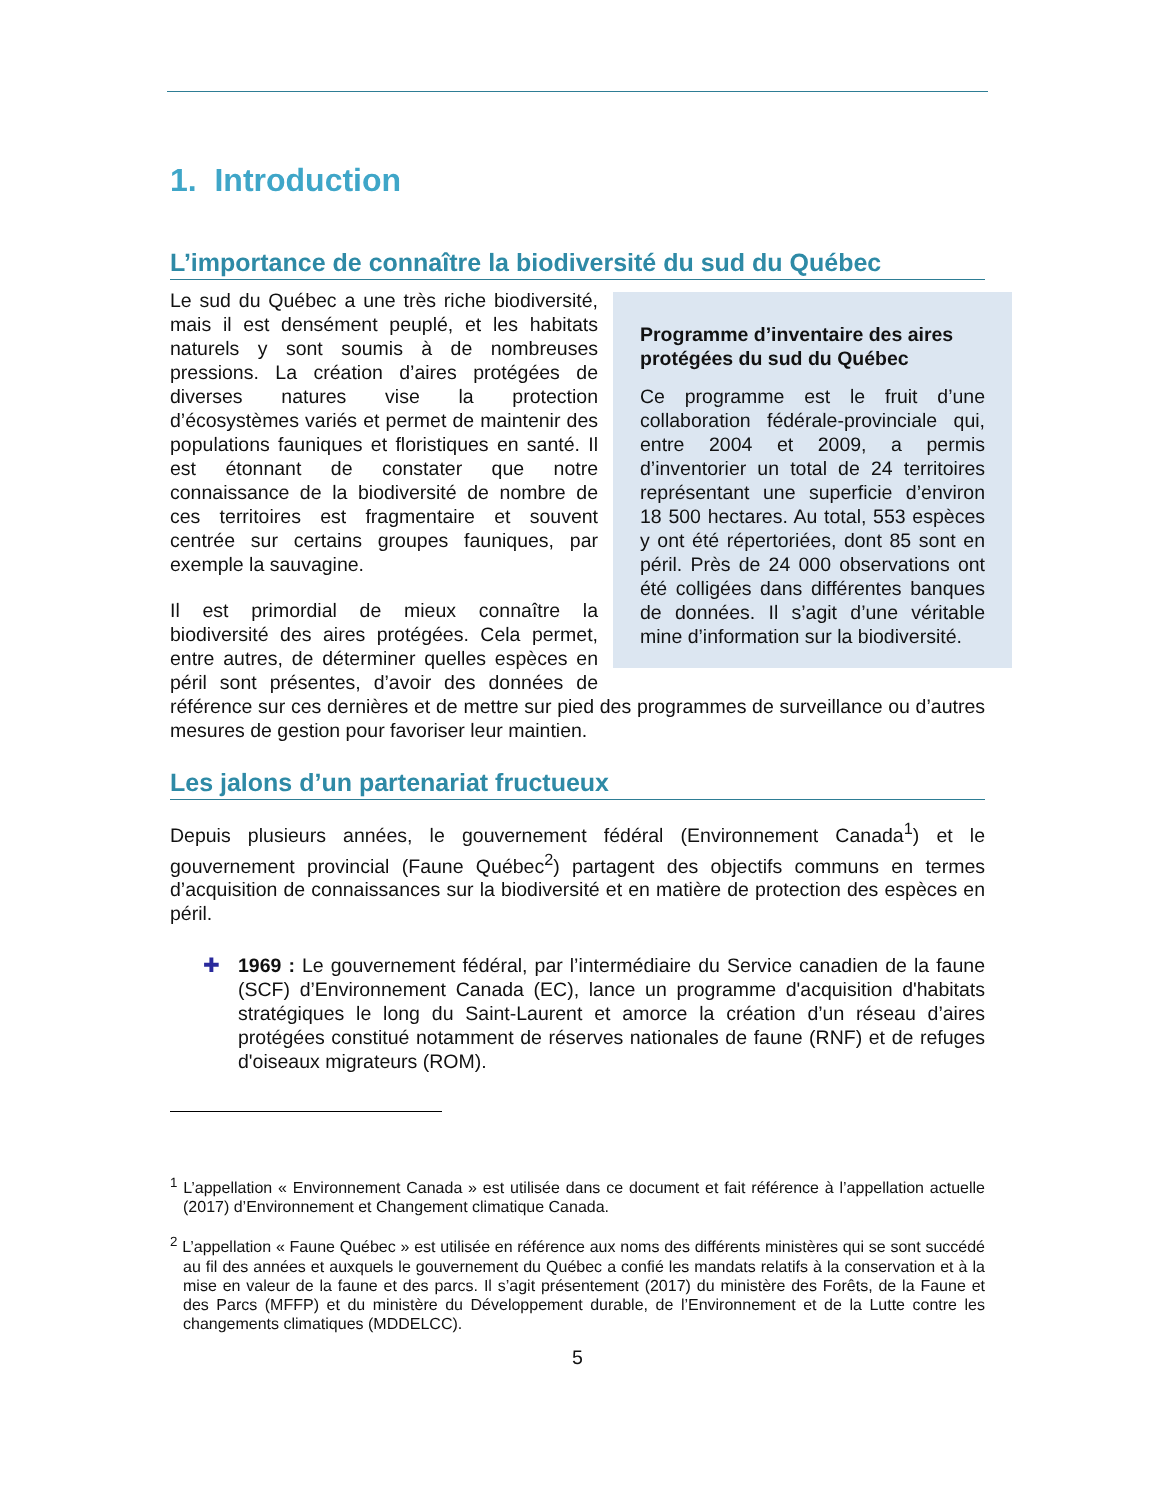1. Introduction
L’importance de connaître la biodiversité du sud du Québec
Programme d’inventaire des aires protégées du sud du Québec
Ce programme est le fruit d’une collaboration fédérale-provinciale qui, entre 2004 et 2009, a permis d’inventorier un total de 24 territoires représentant une superficie d’environ 18 500 hectares. Au total, 553 espèces y ont été répertoriées, dont 85 sont en péril. Près de 24 000 observations ont été colligées dans différentes banques de données. Il s’agit d’une véritable mine d’information sur la biodiversité.
Le sud du Québec a une très riche biodiversité, mais il est densément peuplé, et les habitats naturels y sont soumis à de nombreuses pressions. La création d’aires protégées de diverses natures vise la protection d’écosystèmes variés et permet de maintenir des populations fauniques et floristiques en santé. Il est étonnant de constater que notre connaissance de la biodiversité de nombre de ces territoires est fragmentaire et souvent centrée sur certains groupes fauniques, par exemple la sauvagine.
Il est primordial de mieux connaître la biodiversité des aires protégées. Cela permet, entre autres, de déterminer quelles espèces en péril sont présentes, d’avoir des données de référence sur ces dernières et de mettre sur pied des programmes de surveillance ou d’autres mesures de gestion pour favoriser leur maintien.
Les jalons d’un partenariat fructueux
Depuis plusieurs années, le gouvernement fédéral (Environnement Canada<sup>1</sup>) et le gouvernement provincial (Faune Québec<sup>2</sup>) partagent des objectifs communs en termes d’acquisition de connaissances sur la biodiversité et en matière de protection des espèces en péril.
✚ 1969 : Le gouvernement fédéral, par l’intermédiaire du Service canadien de la faune (SCF) d’Environnement Canada (EC), lance un programme d'acquisition d'habitats stratégiques le long du Saint-Laurent et amorce la création d’un réseau d’aires protégées constitué notamment de réserves nationales de faune (RNF) et de refuges d'oiseaux migrateurs (ROM).
<sup>1</sup> L’appellation « Environnement Canada » est utilisée dans ce document et fait référence à l’appellation actuelle (2017) d’Environnement et Changement climatique Canada.
<sup>2</sup> L’appellation « Faune Québec » est utilisée en référence aux noms des différents ministères qui se sont succédé au fil des années et auxquels le gouvernement du Québec a confié les mandats relatifs à la conservation et à la mise en valeur de la faune et des parcs. Il s’agit présentement (2017) du ministère des Forêts, de la Faune et des Parcs (MFFP) et du ministère du Développement durable, de l’Environnement et de la Lutte contre les changements climatiques (MDDELCC).
5